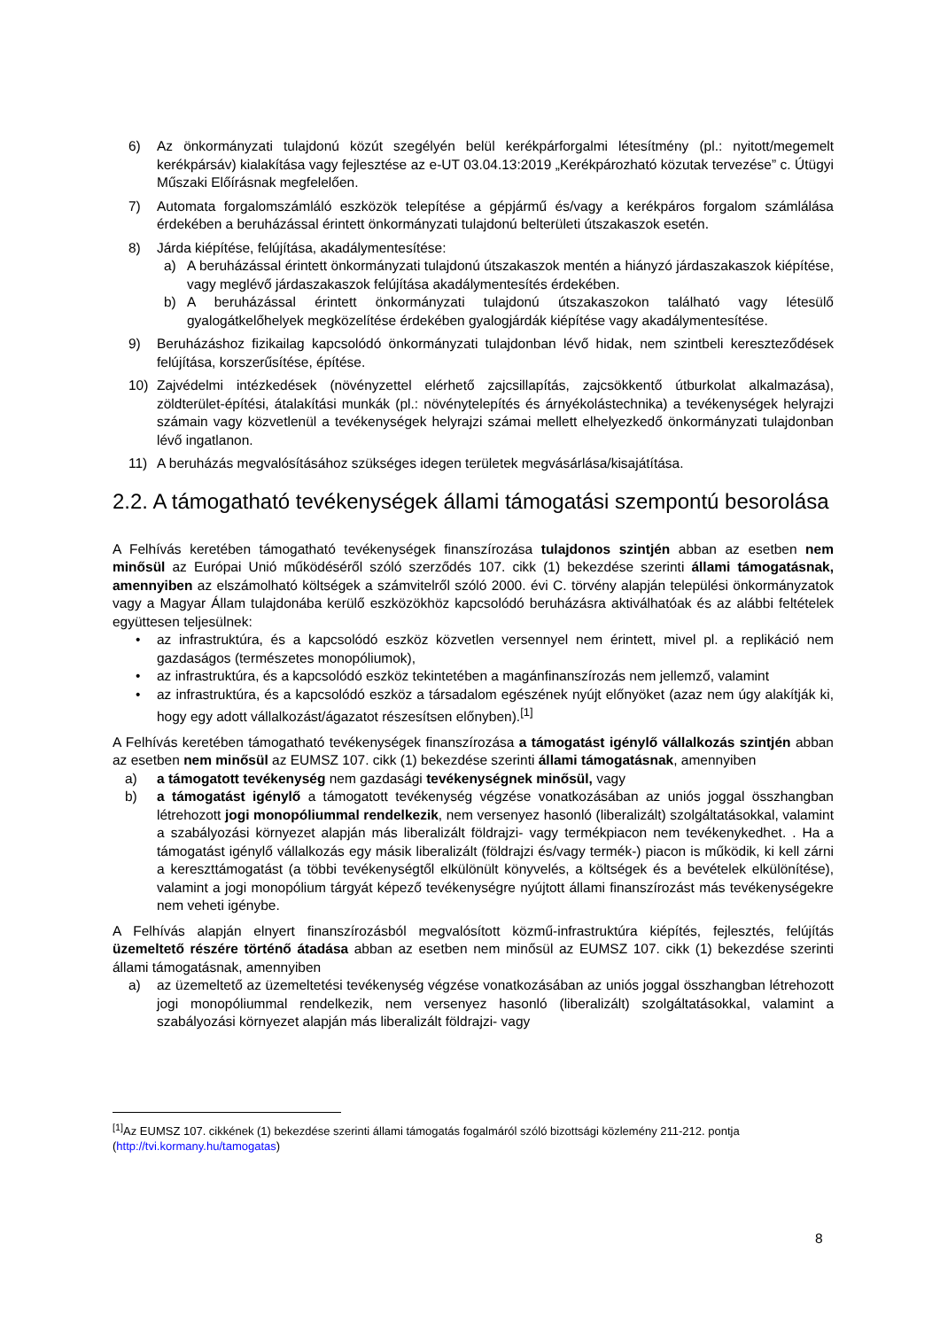6) Az önkormányzati tulajdonú közút szegélyén belül kerékpárforgalmi létesítmény (pl.: nyitott/megemelt kerékpársáv) kialakítása vagy fejlesztése az e-UT 03.04.13:2019 „Kerékpározható közutak tervezése” c. Útügyi Műszaki Előírásnak megfelelően.
7) Automata forgalomszámláló eszközök telepítése a gépjármű és/vagy a kerékpáros forgalom számlálása érdekében a beruházással érintett önkormányzati tulajdonú belterületi útszakaszok esetén.
8) Járda kiépítése, felújítása, akadálymentesítése:
a) A beruházással érintett önkormányzati tulajdonú útszakaszok mentén a hiányzó járdaszakaszok kiépítése, vagy meglévő járdaszakaszok felújítása akadálymentesítés érdekében.
b) A beruházással érintett önkormányzati tulajdonú útszakaszokon található vagy létesülő gyalogátkelőhelyek megközelítése érdekében gyalogjárdák kiépítése vagy akadálymentesítése.
9) Beruházáshoz fizikailag kapcsolódó önkormányzati tulajdonban lévő hidak, nem szintbeli kereszteződések felújítása, korszerűsítése, építése.
10) Zajvédelmi intézkedések (növényzettel elérhető zajcsillapítás, zajcsökkentő útburkolat alkalmazása), zöldterület-építési, átalakítási munkák (pl.: növénytelepítés és árnyékolástechnika) a tevékenységek helyrajzi számain vagy közvetlenül a tevékenységek helyrajzi számai mellett elhelyezkedő önkormányzati tulajdonban lévő ingatlanon.
11) A beruházás megvalósításához szükséges idegen területek megvásárlása/kisajátítása.
2.2. A támogatható tevékenységek állami támogatási szempontú besorolása
A Felhívás keretében támogatható tevékenységek finanszírozása tulajdonos szintjén abban az esetben nem minősül az Európai Unió működéséről szóló szerződés 107. cikk (1) bekezdése szerinti állami támogatásnak, amennyiben az elszámolható költségek a számvitelről szóló 2000. évi C. törvény alapján települési önkormányzatok vagy a Magyar Állam tulajdonába kerülő eszközökhöz kapcsolódó beruházásra aktiválhatóak és az alábbi feltételek együttesen teljesülnek:
• az infrastruktúra, és a kapcsolódó eszköz közvetlen versennyel nem érintett, mivel pl. a replikáció nem gazdaságos (természetes monopóliumok),
• az infrastruktúra, és a kapcsolódó eszköz tekintetében a magánfinanszírozás nem jellemző, valamint
• az infrastruktúra, és a kapcsolódó eszköz a társadalom egészének nyújt előnyöket (azaz nem úgy alakítják ki, hogy egy adott vállalkozást/ágazatot részesítsen előnyben).<sup>[1]</sup>
A Felhívás keretében támogatható tevékenységek finanszírozása a támogatást igénylő vállalkozás szintjén abban az esetben nem minősül az EUMSZ 107. cikk (1) bekezdése szerinti állami támogatásnak, amennyiben
a) a támogatott tevékenység nem gazdasági tevékenységnek minősül, vagy
b) a támogatást igénylő a támogatott tevékenység végzése vonatkozásában az uniós joggal összhangban létrehozott jogi monopóliummal rendelkezik, nem versenyez hasonló (liberalizált) szolgáltatásokkal, valamint a szabályozási környezet alapján más liberalizált földrajzi- vagy termékpiacon nem tevékenykedhet. . Ha a támogatást igénylő vállalkozás egy másik liberalizált (földrajzi és/vagy termék-) piacon is működik, ki kell zárni a kereszttámogatást (a többi tevékenységtől elkülönült könyvelés, a költségek és a bevételek elkülönítése), valamint a jogi monopólium tárgyát képező tevékenységre nyújtott állami finanszírozást más tevékenységekre nem veheti igénybe.
A Felhívás alapján elnyert finanszírozásból megvalósított közmű-infrastruktúra kiépítés, fejlesztés, felújítás üzemeltető részére történő átadása abban az esetben nem minősül az EUMSZ 107. cikk (1) bekezdése szerinti állami támogatásnak, amennyiben
a) az üzemeltető az üzemeltetési tevékenység végzése vonatkozásában az uniós joggal összhangban létrehozott jogi monopóliummal rendelkezik, nem versenyez hasonló (liberalizált) szolgáltatásokkal, valamint a szabályozási környezet alapján más liberalizált földrajzi- vagy
<sup>[1]</sup> Az EUMSZ 107. cikkének (1) bekezdése szerinti állami támogatás fogalmáról szóló bizottsági közlemény 211-212. pontja (http://tvi.kormany.hu/tamogatas)
8